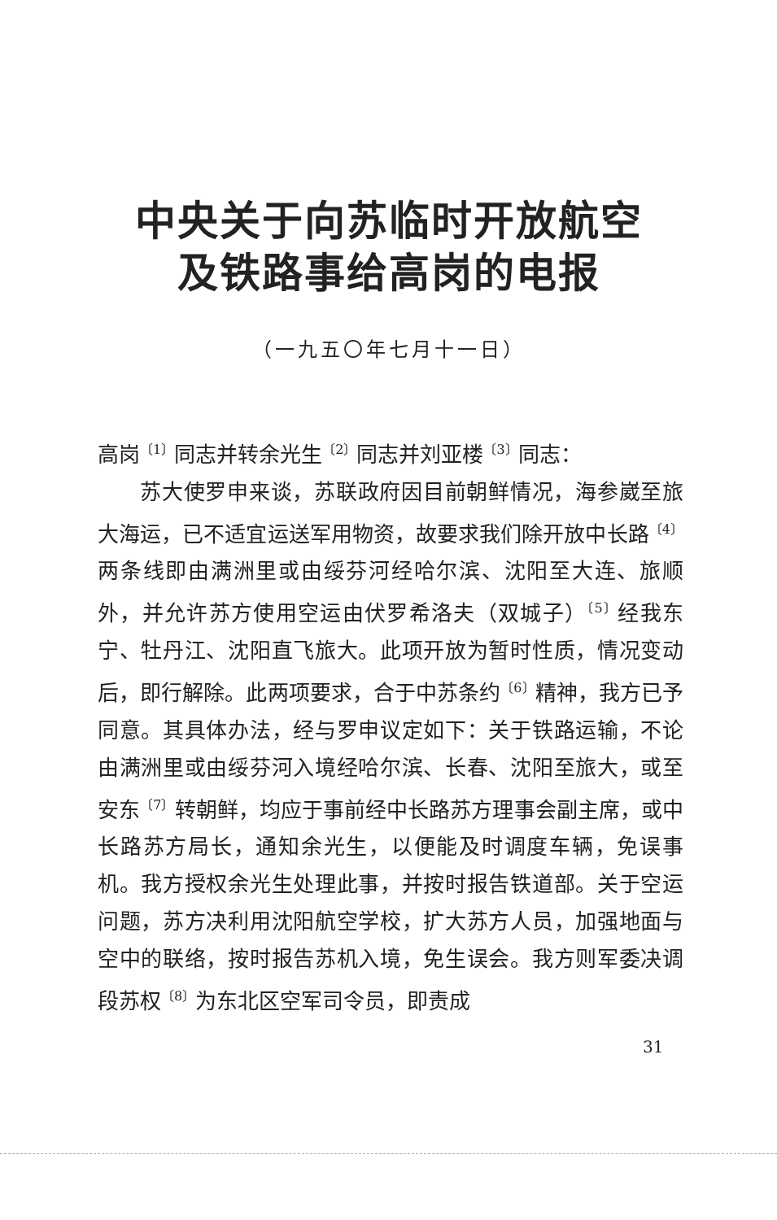中央关于向苏临时开放航空
及铁路事给高岗的电报
（一九五〇年七月十一日）
高岗<sup>〔1〕</sup>同志并转余光生<sup>〔2〕</sup>同志并刘亚楼<sup>〔3〕</sup>同志：
苏大使罗申来谈，苏联政府因目前朝鲜情况，海参崴至旅大海运，已不适宜运送军用物资，故要求我们除开放中长路<sup>〔4〕</sup>两条线即由满洲里或由绥芬河经哈尔滨、沈阳至大连、旅顺外，并允许苏方使用空运由伏罗希洛夫（双城子）<sup>〔5〕</sup>经我东宁、牡丹江、沈阳直飞旅大。此项开放为暂时性质，情况变动后，即行解除。此两项要求，合于中苏条约<sup>〔6〕</sup>精神，我方已予同意。其具体办法，经与罗申议定如下：关于铁路运输，不论由满洲里或由绥芬河入境经哈尔滨、长春、沈阳至旅大，或至安东<sup>〔7〕</sup>转朝鲜，均应于事前经中长路苏方理事会副主席，或中长路苏方局长，通知余光生，以便能及时调度车辆，免误事机。我方授权余光生处理此事，并按时报告铁道部。关于空运问题，苏方决利用沈阳航空学校，扩大苏方人员，加强地面与空中的联络，按时报告苏机入境，免生误会。我方则军委决调段苏权<sup>〔8〕</sup>为东北区空军司令员，即责成
31